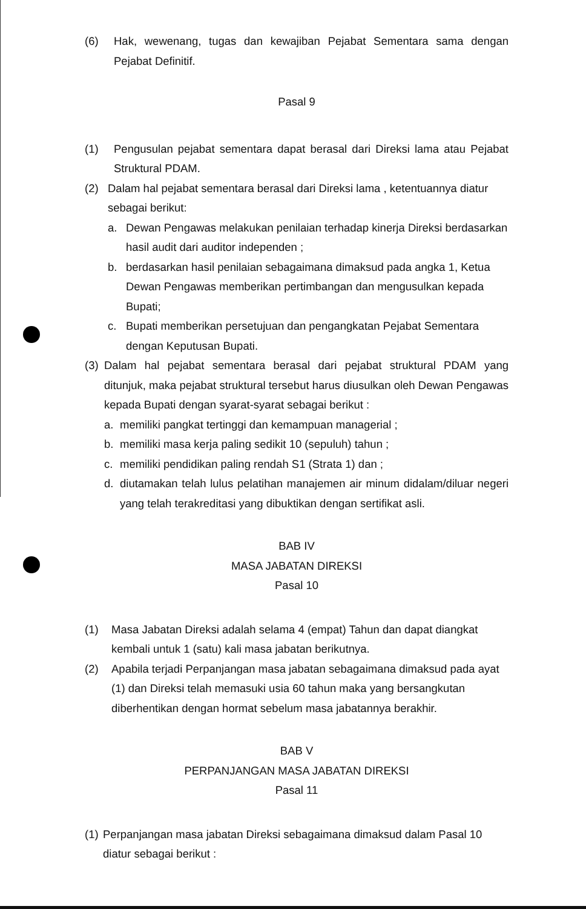(6) Hak, wewenang, tugas dan kewajiban Pejabat Sementara sama dengan Pejabat Definitif.
Pasal 9
(1) Pengusulan pejabat sementara dapat berasal dari Direksi lama atau Pejabat Struktural PDAM.
(2) Dalam hal pejabat sementara berasal dari Direksi lama , ketentuannya diatur sebagai berikut:
a. Dewan Pengawas melakukan penilaian terhadap kinerja Direksi berdasarkan hasil audit dari auditor independen ;
b. berdasarkan hasil penilaian sebagaimana dimaksud pada angka 1, Ketua Dewan Pengawas memberikan pertimbangan dan mengusulkan kepada Bupati;
c. Bupati memberikan persetujuan dan pengangkatan Pejabat Sementara dengan Keputusan Bupati.
(3)
Dalam hal pejabat sementara berasal dari pejabat struktural PDAM yang ditunjuk, maka pejabat struktural tersebut harus diusulkan oleh Dewan Pengawas kepada Bupati dengan syarat-syarat sebagai berikut :
a. memiliki pangkat tertinggi dan kemampuan managerial ;
b. memiliki masa kerja paling sedikit 10 (sepuluh) tahun ;
c. memiliki pendidikan paling rendah S1 (Strata 1) dan ;
d. diutamakan telah lulus pelatihan manajemen air minum didalam/diluar negeri yang telah terakreditasi yang dibuktikan dengan sertifikat asli.
BAB IV
MASA JABATAN DIREKSI
Pasal 10
(1) Masa Jabatan Direksi adalah selama 4 (empat) Tahun dan dapat diangkat kembali untuk 1 (satu) kali masa jabatan berikutnya.
(2) Apabila terjadi Perpanjangan masa jabatan sebagaimana dimaksud pada ayat (1) dan Direksi telah memasuki usia 60 tahun maka yang bersangkutan diberhentikan dengan hormat sebelum masa jabatannya berakhir.
BAB V
PERPANJANGAN MASA JABATAN DIREKSI
Pasal 11
(1)
Perpanjangan masa jabatan Direksi sebagaimana dimaksud dalam Pasal 10 diatur sebagai berikut :